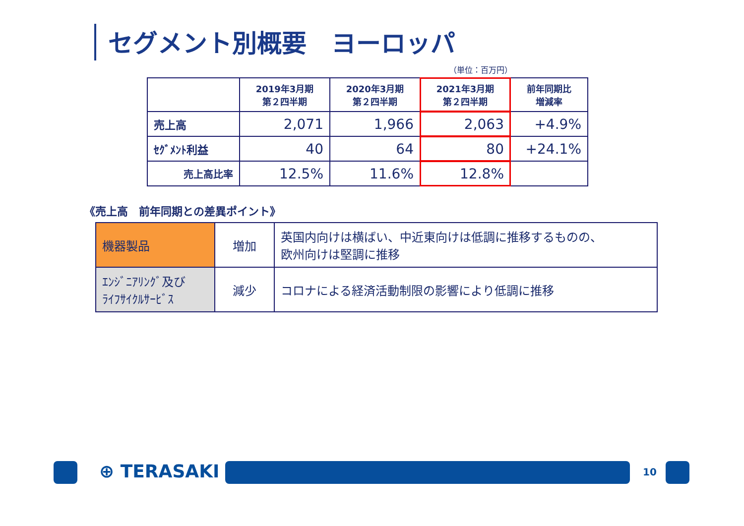セグメント別概要　ヨーロッパ
（単位：百万円）
| | 2019年3月期 第２四半期 | 2020年3月期 第２四半期 | 2021年3月期 第２四半期 | 前年同期比 増減率 |
| --- | --- | --- | --- | --- |
| 売上高 | 2,071 | 1,966 | 2,063 | +4.9% |
| ｾｸﾞﾒﾝﾄ利益 | 40 | 64 | 80 | +24.1% |
| 売上高比率 | 12.5% | 11.6% | 12.8% | |
《売上高　前年同期との差異ポイント》
| 機器製品 | 増加 | 英国内向けは横ばい、中近東向けは低調に推移するものの、 欧州向けは堅調に推移 |
| ｴﾝｼﾞﾆｱﾘﾝｸﾞ及び ﾗｲﾌｻｲｸﾙｻｰﾋﾞｽ | 減少 | コロナによる経済活動制限の影響により低調に推移 |
⊕ TERASAKI 10